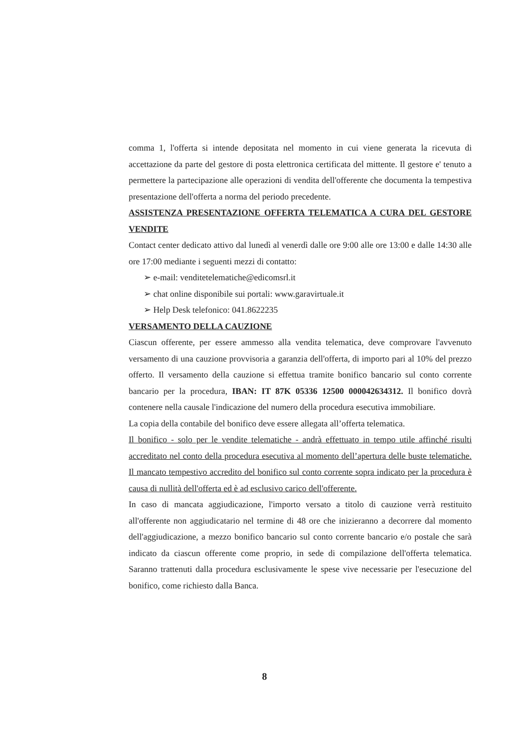comma 1, l'offerta si intende depositata nel momento in cui viene generata la ricevuta di accettazione da parte del gestore di posta elettronica certificata del mittente. Il gestore e' tenuto a permettere la partecipazione alle operazioni di vendita dell'offerente che documenta la tempestiva presentazione dell'offerta a norma del periodo precedente.
ASSISTENZA PRESENTAZIONE OFFERTA TELEMATICA A CURA DEL GESTORE VENDITE
Contact center dedicato attivo dal lunedì al venerdì dalle ore 9:00 alle ore 13:00 e dalle 14:30 alle ore 17:00 mediante i seguenti mezzi di contatto:
➢ e-mail: venditetelematiche@edicomsrl.it
➢ chat online disponibile sui portali: www.garavirtuale.it
➢ Help Desk telefonico: 041.8622235
VERSAMENTO DELLA CAUZIONE
Ciascun offerente, per essere ammesso alla vendita telematica, deve comprovare l'avvenuto versamento di una cauzione provvisoria a garanzia dell'offerta, di importo pari al 10% del prezzo offerto. Il versamento della cauzione si effettua tramite bonifico bancario sul conto corrente bancario per la procedura, IBAN: IT 87K 05336 12500 000042634312. Il bonifico dovrà contenere nella causale l'indicazione del numero della procedura esecutiva immobiliare.
La copia della contabile del bonifico deve essere allegata all’offerta telematica.
Il bonifico - solo per le vendite telematiche - andrà effettuato in tempo utile affinché risulti accreditato nel conto della procedura esecutiva al momento dell’apertura delle buste telematiche. Il mancato tempestivo accredito del bonifico sul conto corrente sopra indicato per la procedura è causa di nullità dell'offerta ed è ad esclusivo carico dell'offerente.
In caso di mancata aggiudicazione, l'importo versato a titolo di cauzione verrà restituito all'offerente non aggiudicatario nel termine di 48 ore che inizieranno a decorrere dal momento dell'aggiudicazione, a mezzo bonifico bancario sul conto corrente bancario e/o postale che sarà indicato da ciascun offerente come proprio, in sede di compilazione dell'offerta telematica. Saranno trattenuti dalla procedura esclusivamente le spese vive necessarie per l'esecuzione del bonifico, come richiesto dalla Banca.
8